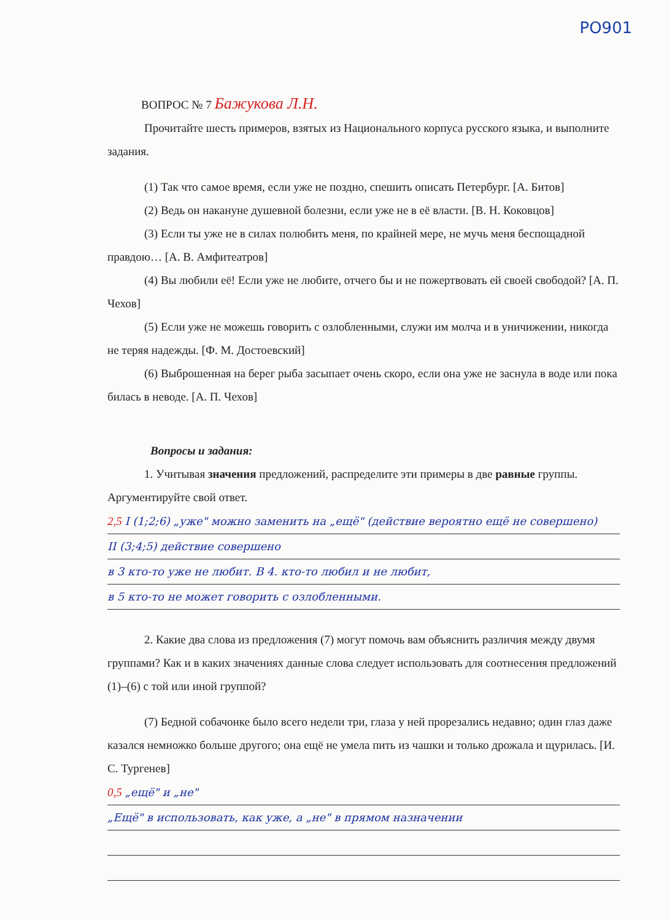PO901
ВОПРОС № 7 Бажукова Л.Н.
Прочитайте шесть примеров, взятых из Национального корпуса русского языка, и выполните задания.
(1) Так что самое время, если уже не поздно, спешить описать Петербург. [А. Битов]
(2) Ведь он накануне душевной болезни, если уже не в её власти. [В. Н. Коковцов]
(3) Если ты уже не в силах полюбить меня, по крайней мере, не мучь меня беспощадной правдою… [А. В. Амфитеатров]
(4) Вы любили её! Если уже не любите, отчего бы и не пожертвовать ей своей свободой? [А. П. Чехов]
(5) Если уже не можешь говорить с озлобленными, служи им молча и в уничижении, никогда не теряя надежды. [Ф. М. Достоевский]
(6) Выброшенная на берег рыба засыпает очень скоро, если она уже не заснула в воде или пока билась в неводе. [А. П. Чехов]
Вопросы и задания:
1. Учитывая значения предложений, распределите эти примеры в две равные группы. Аргументируйте свой ответ.
2,5 I (1;2;6) „уже" можно заменить на „ещё" (действие вероятно ещё не совершено)
II (3;4;5) действие совершено
в 3 кто-то уже не любит. В 4. кто-то любил и не любит,
в 5 кто-то не может говорить с озлобленными.
2. Какие два слова из предложения (7) могут помочь вам объяснить различия между двумя группами? Как и в каких значениях данные слова следует использовать для соотнесения предложений (1)–(6) с той или иной группой?
(7) Бедной собачонке было всего недели три, глаза у ней прорезались недавно; один глаз даже казался немножко больше другого; она ещё не умела пить из чашки и только дрожала и щурилась. [И. С. Тургенев]
0,5 „ещё" и „не"
„Ещё" в использовать, как уже, а „не" в прямом назначении